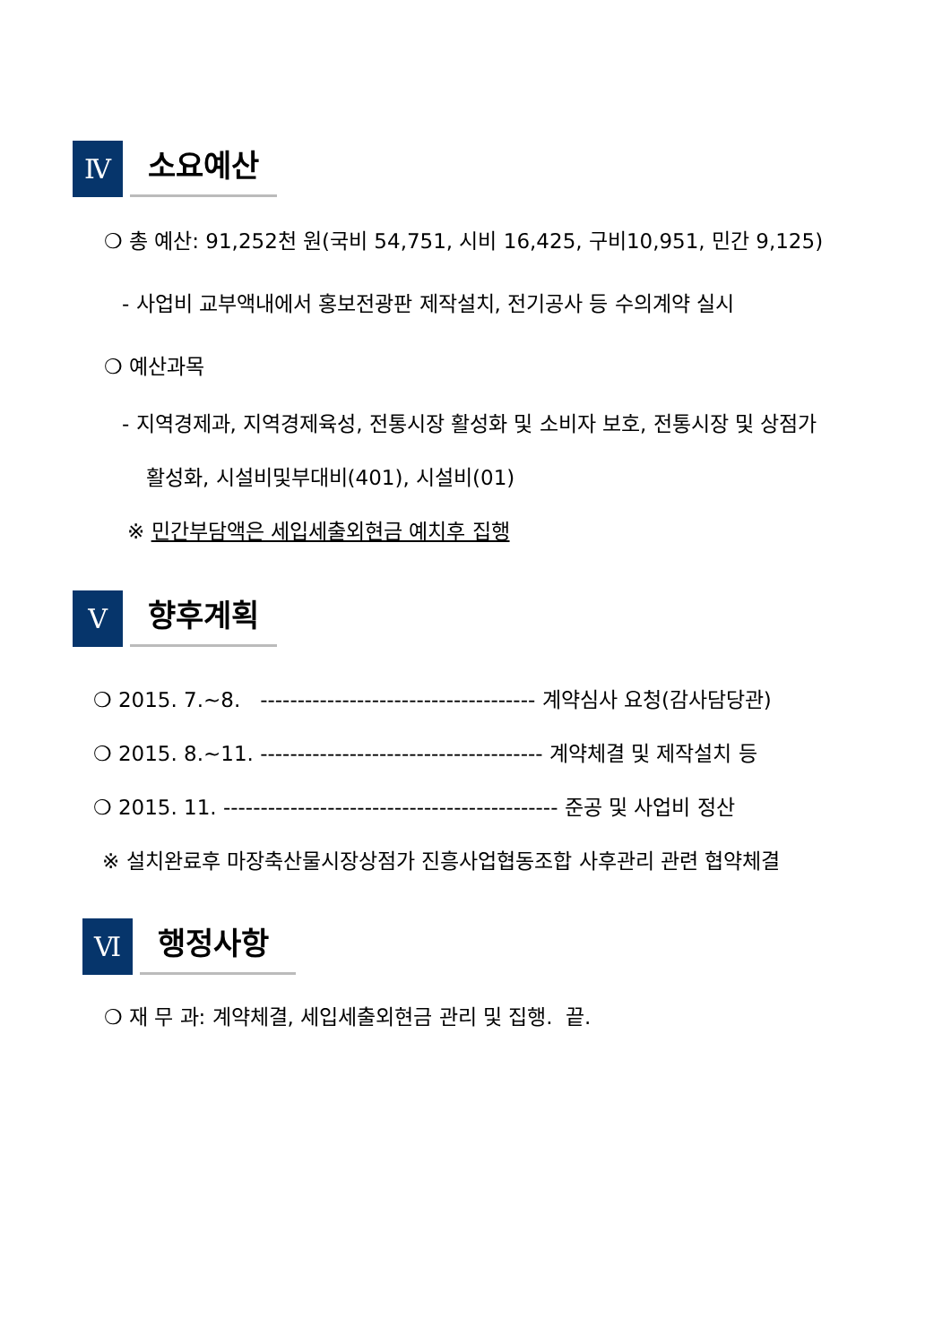Ⅳ
소요예산
❍ 총 예산: 91,252천 원(국비 54,751, 시비 16,425, 구비10,951, 민간 9,125)
- 사업비 교부액내에서 홍보전광판 제작설치, 전기공사 등 수의계약 실시
❍ 예산과목
- 지역경제과, 지역경제육성, 전통시장 활성화 및 소비자 보호, 전통시장 및 상점가
활성화, 시설비및부대비(401), 시설비(01)
※ 민간부담액은 세입세출외현금 예치후 집행
Ⅴ
향후계획
❍ 2015. 7.~8. ------------------------------------- 계약심사 요청(감사담당관)
❍ 2015. 8.~11. -------------------------------------- 계약체결 및 제작설치 등
❍ 2015. 11. --------------------------------------------- 준공 및 사업비 정산
※ 설치완료후 마장축산물시장상점가 진흥사업협동조합 사후관리 관련 협약체결
Ⅵ
행정사항
❍ 재 무 과: 계약체결, 세입세출외현금 관리 및 집행. 끝.